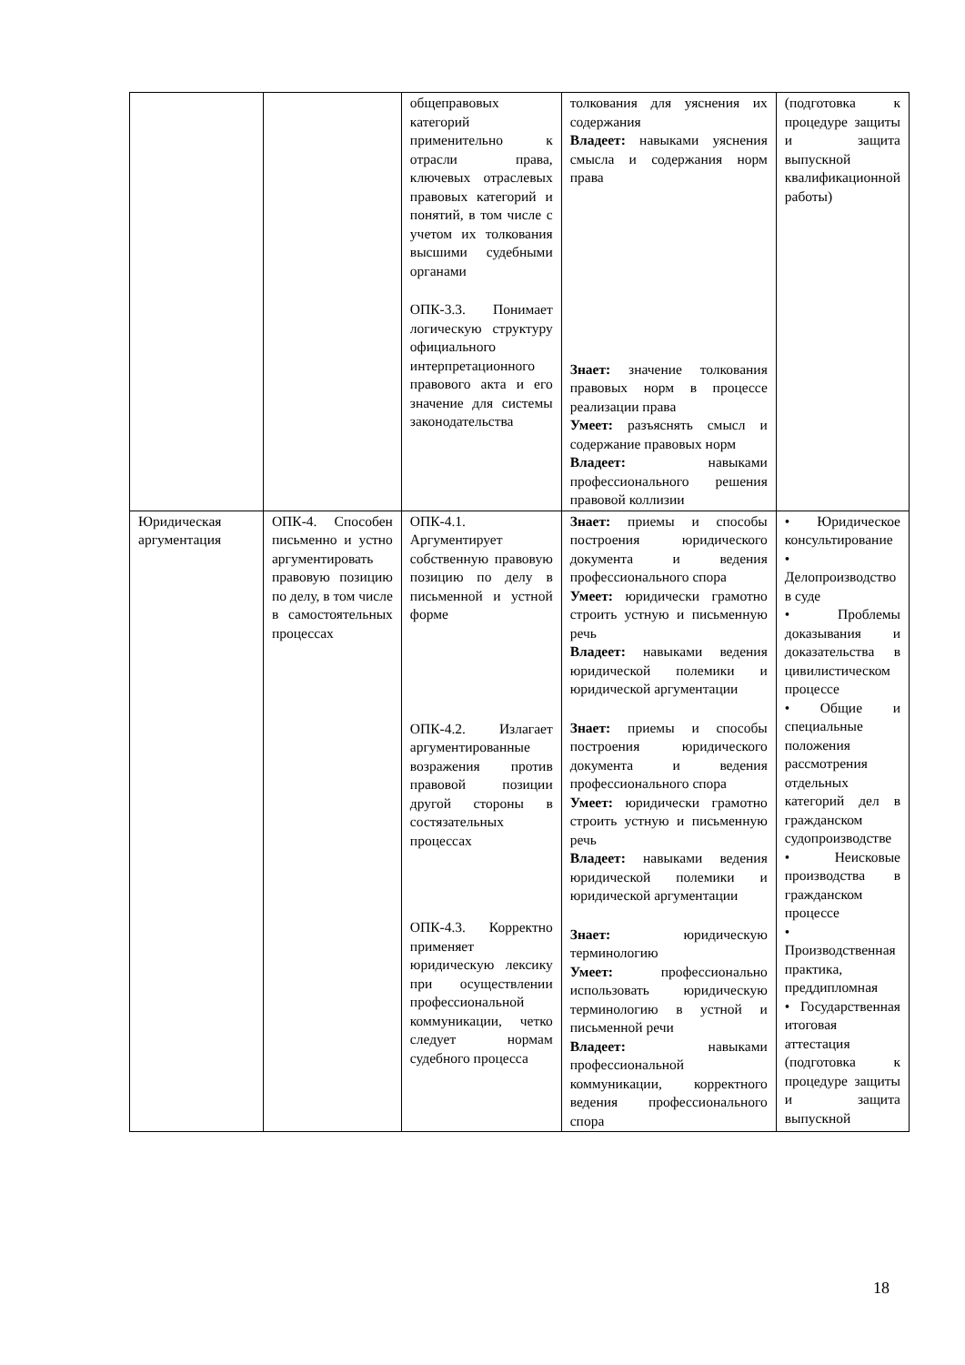| | | общеправовых категорий применительно к отрасли права, ключевых отраслевых правовых категорий и понятий, в том числе с учетом их толкования высшими судебными органами ОПК-3.3. Понимает логическую структуру официального интерпретационного правового акта и его значение для системы законодательства | толкования для уяснения их содержания Владеет: навыками уяснения смысла и содержания норм права Знает: значение толкования правовых норм в процессе реализации права Умеет: разъяснять смысл и содержание правовых норм Владеет: навыками профессионального решения правовой коллизии | (подготовка к процедуре защиты и защита выпускной квалификационной работы) |
| Юридическая аргументация | ОПК-4. Способен письменно и устно аргументировать правовую позицию по делу, в том числе в самостоятельных процессах | ОПК-4.1. Аргументирует собственную правовую позицию по делу в письменной и устной форме ОПК-4.2. Излагает аргументированные возражения против правовой позиции другой стороны в состязательных процессах ОПК-4.3. Корректно применяет юридическую лексику при осуществлении профессиональной коммуникации, четко следует нормам судебного процесса | Знает: приемы и способы построения юридического документа и ведения профессионального спора Умеет: юридически грамотно строить устную и письменную речь Владеет: навыками ведения юридической полемики и юридической аргументации Знает: приемы и способы построения юридического документа и ведения профессионального спора Умеет: юридически грамотно строить устную и письменную речь Владеет: навыками ведения юридической полемики и юридической аргументации Знает: юридическую терминологию Умеет: профессионально использовать юридическую терминологию в устной и письменной речи Владеет: навыками профессиональной коммуникации, корректного ведения профессионального спора | • Юридическое консультирование • Делопроизводство в суде • Проблемы доказывания и доказательства в цивилистическом процессе • Общие и специальные положения рассмотрения отдельных категорий дел в гражданском судопроизводстве • Неисковые производства в гражданском процессе • Производственная практика, преддипломная • Государственная итоговая аттестация (подготовка к процедуре защиты и защита выпускной |
18